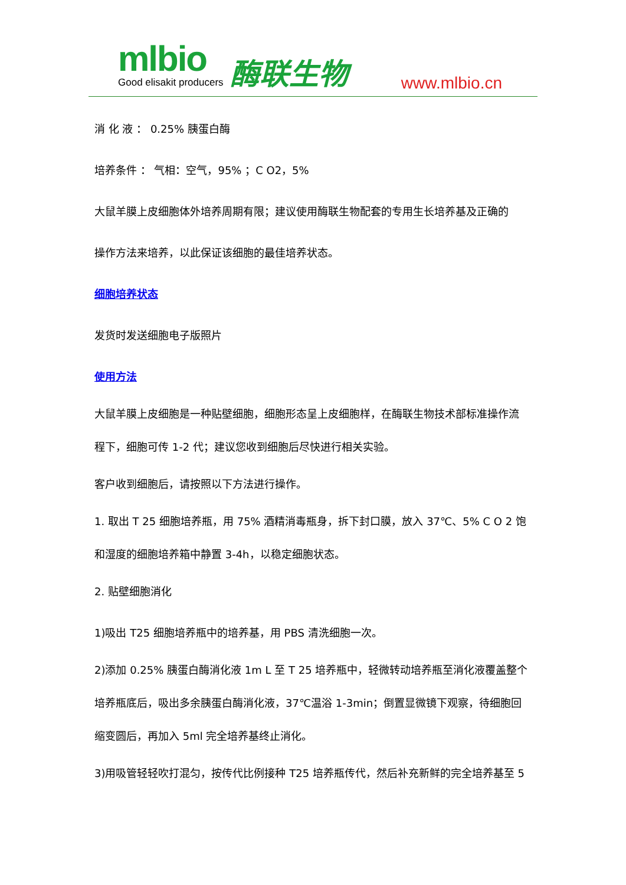mlbio Good elisakit producers 酶联生物 www.mlbio.cn
消 化 液 ： 0.25% 胰蛋白酶
培养条件 ： 气相：空气，95% ；C O2，5%
大鼠羊膜上皮细胞体外培养周期有限；建议使用酶联生物配套的专用生长培养基及正确的
操作方法来培养，以此保证该细胞的最佳培养状态。
细胞培养状态
发货时发送细胞电子版照片
使用方法
大鼠羊膜上皮细胞是一种贴壁细胞，细胞形态呈上皮细胞样，在酶联生物技术部标准操作流
程下，细胞可传 1-2 代；建议您收到细胞后尽快进行相关实验。
客户收到细胞后，请按照以下方法进行操作。
1. 取出 T 25 细胞培养瓶，用 75% 酒精消毒瓶身，拆下封口膜，放入 37℃、5% C O 2 饱
和湿度的细胞培养箱中静置 3-4h，以稳定细胞状态。
2. 贴壁细胞消化
1)吸出 T25 细胞培养瓶中的培养基，用 PBS 清洗细胞一次。
2)添加 0.25% 胰蛋白酶消化液 1m L 至 T 25 培养瓶中，轻微转动培养瓶至消化液覆盖整个
培养瓶底后，吸出多余胰蛋白酶消化液，37℃温浴 1-3min；倒置显微镜下观察，待细胞回
缩变圆后，再加入 5ml 完全培养基终止消化。
3)用吸管轻轻吹打混匀，按传代比例接种 T25 培养瓶传代，然后补充新鲜的完全培养基至 5